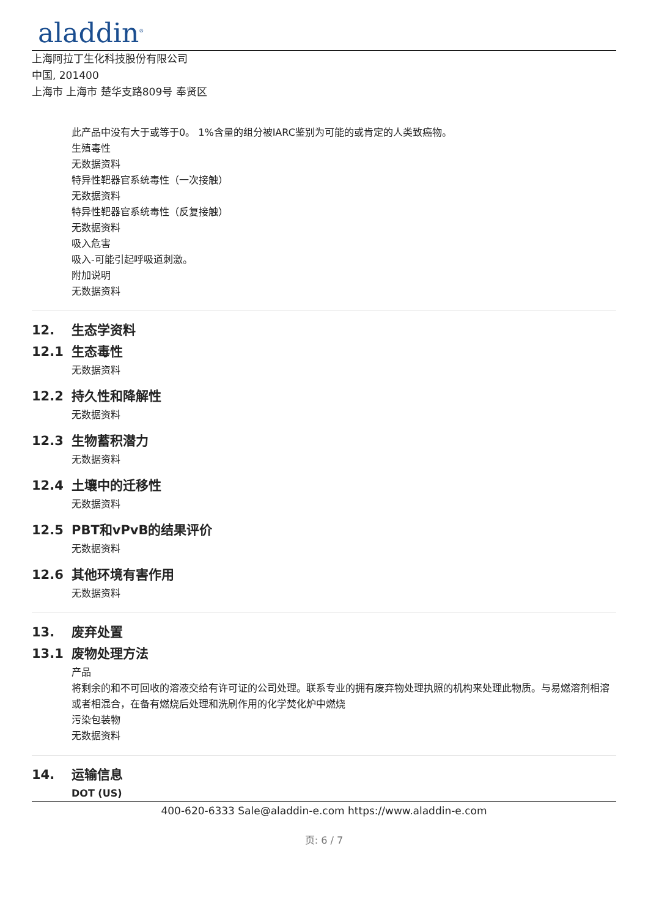aladdin<sup>®</sup>
上海阿拉丁生化科技股份有限公司
中国, 201400
上海市 上海市 楚华支路809号 奉贤区
此产品中没有大于或等于0。 1%含量的组分被IARC鉴别为可能的或肯定的人类致癌物。
生殖毒性
无数据资料
特异性靶器官系统毒性（一次接触）
无数据资料
特异性靶器官系统毒性（反复接触）
无数据资料
吸入危害
吸入-可能引起呼吸道刺激。
附加说明
无数据资料
12. 生态学资料
12.1 生态毒性
无数据资料
12.2 持久性和降解性
无数据资料
12.3 生物蓄积潜力
无数据资料
12.4 土壤中的迁移性
无数据资料
12.5 PBT和vPvB的结果评价
无数据资料
12.6 其他环境有害作用
无数据资料
13. 废弃处置
13.1 废物处理方法
产品
将剩余的和不可回收的溶液交给有许可证的公司处理。联系专业的拥有废弃物处理执照的机构来处理此物质。与易燃溶剂相溶或者相混合，在备有燃烧后处理和洗刷作用的化学焚化炉中燃烧
污染包装物
无数据资料
14. 运输信息
DOT (US)
400-620-6333 Sale@aladdin-e.com https://www.aladdin-e.com
页: 6 / 7